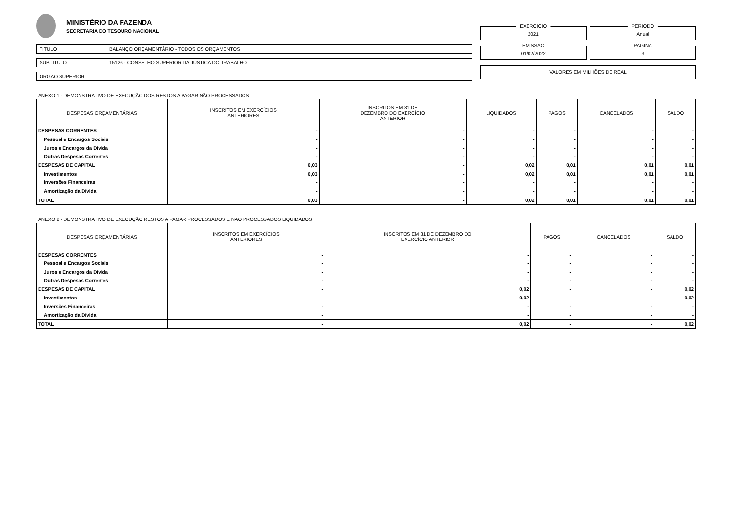MINISTÉRIO DA FAZENDA
SECRETARIA DO TESOURO NACIONAL
TITULO BALANÇO ORÇAMENTÁRIO - TODOS OS ORÇAMENTOS
SUBTITULO 15126 - CONSELHO SUPERIOR DA JUSTICA DO TRABALHO
ORGAO SUPERIOR
EXERCICIO
2021
PERIODO
Anual
EMISSAO
01/02/2022
PAGINA
3
VALORES EM MILHÕES DE REAL
ANEXO 1 - DEMONSTRATIVO DE EXECUÇÃO DOS RESTOS A PAGAR NÃO PROCESSADOS
| DESPESAS ORÇAMENTÁRIAS | INSCRITOS EM EXERCÍCIOS ANTERIORES | INSCRITOS EM 31 DE DEZEMBRO DO EXERCÍCIO ANTERIOR | LIQUIDADOS | PAGOS | CANCELADOS | SALDO |
| --- | --- | --- | --- | --- | --- | --- |
| DESPESAS CORRENTES | - | - | - | - | - | - |
| Pessoal e Encargos Sociais | - | - | - | - | - | - |
| Juros e Encargos da Dívida | - | - | - | - | - | - |
| Outras Despesas Correntes | - | - | - | - | - | - |
| DESPESAS DE CAPITAL | 0,03 | - | 0,02 | 0,01 | 0,01 | 0,01 |
| Investimentos | 0,03 | - | 0,02 | 0,01 | 0,01 | 0,01 |
| Inversões Financeiras | - | - | - | - | - | - |
| Amortização da Dívida | - | - | - | - | - | - |
| TOTAL | 0,03 | - | 0,02 | 0,01 | 0,01 | 0,01 |
ANEXO 2 - DEMONSTRATIVO DE EXECUÇÃO RESTOS A PAGAR PROCESSADOS E NAO PROCESSADOS LIQUIDADOS
| DESPESAS ORÇAMENTÁRIAS | INSCRITOS EM EXERCÍCIOS ANTERIORES | INSCRITOS EM 31 DE DEZEMBRO DO EXERCÍCIO ANTERIOR | PAGOS | CANCELADOS | SALDO |
| --- | --- | --- | --- | --- | --- |
| DESPESAS CORRENTES | - | - | - | - | - |
| Pessoal e Encargos Sociais | - | - | - | - | - |
| Juros e Encargos da Dívida | - | - | - | - | - |
| Outras Despesas Correntes | - | - | - | - | - |
| DESPESAS DE CAPITAL | - | 0,02 | - | - | 0,02 |
| Investimentos | - | 0,02 | - | - | 0,02 |
| Inversões Financeiras | - | - | - | - | - |
| Amortização da Dívida | - | - | - | - | - |
| TOTAL | - | 0,02 | - | - | 0,02 |